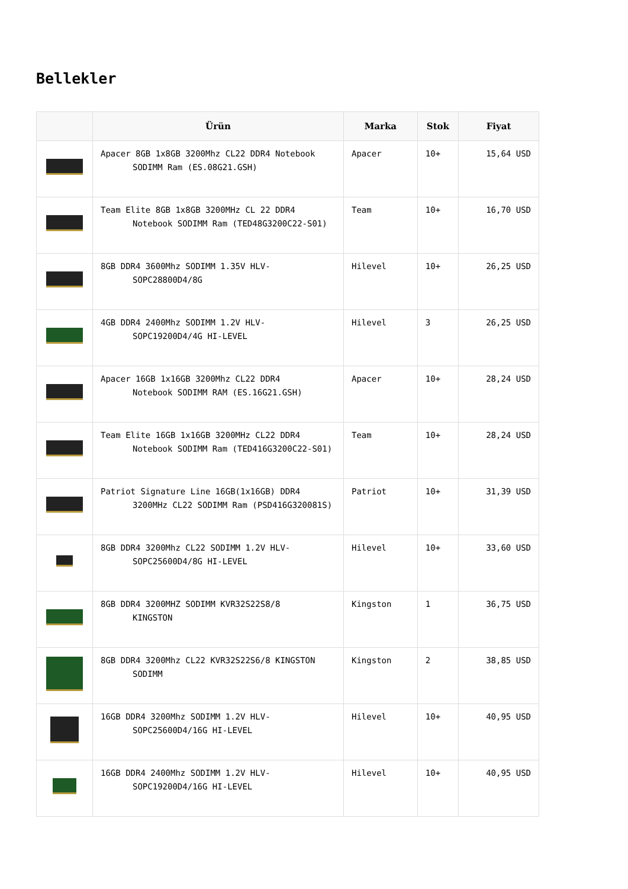Bellekler
| | Ürün | Marka | Stok | Fiyat |
| --- | --- | --- | --- | --- |
| | Apacer 8GB 1x8GB 3200Mhz CL22 DDR4 Notebook SODIMM Ram (ES.08G21.GSH) | Apacer | 10+ | 15,64 USD |
| | Team Elite 8GB 1x8GB 3200MHz CL 22 DDR4 Notebook SODIMM Ram (TED48G3200C22-S01) | Team | 10+ | 16,70 USD |
| | 8GB DDR4 3600Mhz SODIMM 1.35V HLV- SOPC28800D4/8G | Hilevel | 10+ | 26,25 USD |
| | 4GB DDR4 2400Mhz SODIMM 1.2V HLV- SOPC19200D4/4G HI-LEVEL | Hilevel | 3 | 26,25 USD |
| | Apacer 16GB 1x16GB 3200Mhz CL22 DDR4 Notebook SODIMM RAM (ES.16G21.GSH) | Apacer | 10+ | 28,24 USD |
| | Team Elite 16GB 1x16GB 3200MHz CL22 DDR4 Notebook SODIMM Ram (TED416G3200C22-S01) | Team | 10+ | 28,24 USD |
| | Patriot Signature Line 16GB(1x16GB) DDR4 3200MHz CL22 SODIMM Ram (PSD416G320081S) | Patriot | 10+ | 31,39 USD |
| | 8GB DDR4 3200Mhz CL22 SODIMM 1.2V HLV- SOPC25600D4/8G HI-LEVEL | Hilevel | 10+ | 33,60 USD |
| | 8GB DDR4 3200MHZ SODIMM KVR32S22S8/8 KINGSTON | Kingston | 1 | 36,75 USD |
| | 8GB DDR4 3200Mhz CL22 KVR32S22S6/8 KINGSTON SODIMM | Kingston | 2 | 38,85 USD |
| | 16GB DDR4 3200Mhz SODIMM 1.2V HLV- SOPC25600D4/16G HI-LEVEL | Hilevel | 10+ | 40,95 USD |
| | 16GB DDR4 2400Mhz SODIMM 1.2V HLV- SOPC19200D4/16G HI-LEVEL | Hilevel | 10+ | 40,95 USD |